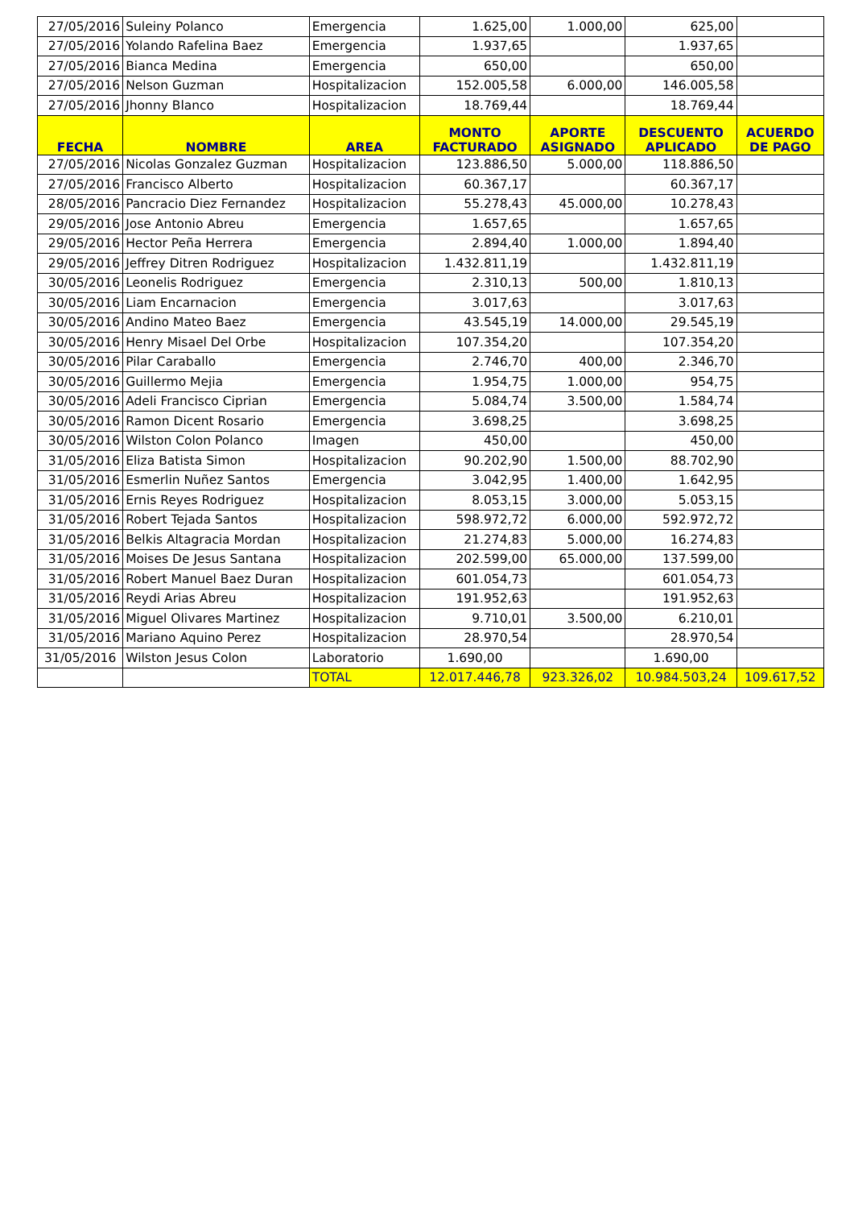| 27/05/2016 | Suleiny Polanco | Emergencia | 1.625,00 | 1.000,00 | 625,00 | |
| 27/05/2016 | Yolando Rafelina Baez | Emergencia | 1.937,65 | | 1.937,65 | |
| 27/05/2016 | Bianca Medina | Emergencia | 650,00 | | 650,00 | |
| 27/05/2016 | Nelson Guzman | Hospitalizacion | 152.005,58 | 6.000,00 | 146.005,58 | |
| 27/05/2016 | Jhonny Blanco | Hospitalizacion | 18.769,44 | | 18.769,44 | |
| FECHA | NOMBRE | AREA | MONTO FACTURADO | APORTE ASIGNADO | DESCUENTO APLICADO | ACUERDO DE PAGO |
| 27/05/2016 | Nicolas Gonzalez Guzman | Hospitalizacion | 123.886,50 | 5.000,00 | 118.886,50 | |
| 27/05/2016 | Francisco Alberto | Hospitalizacion | 60.367,17 | | 60.367,17 | |
| 28/05/2016 | Pancracio Diez Fernandez | Hospitalizacion | 55.278,43 | 45.000,00 | 10.278,43 | |
| 29/05/2016 | Jose Antonio Abreu | Emergencia | 1.657,65 | | 1.657,65 | |
| 29/05/2016 | Hector Peña Herrera | Emergencia | 2.894,40 | 1.000,00 | 1.894,40 | |
| 29/05/2016 | Jeffrey Ditren Rodriguez | Hospitalizacion | 1.432.811,19 | | 1.432.811,19 | |
| 30/05/2016 | Leonelis Rodriguez | Emergencia | 2.310,13 | 500,00 | 1.810,13 | |
| 30/05/2016 | Liam Encarnacion | Emergencia | 3.017,63 | | 3.017,63 | |
| 30/05/2016 | Andino Mateo Baez | Emergencia | 43.545,19 | 14.000,00 | 29.545,19 | |
| 30/05/2016 | Henry Misael Del Orbe | Hospitalizacion | 107.354,20 | | 107.354,20 | |
| 30/05/2016 | Pilar Caraballo | Emergencia | 2.746,70 | 400,00 | 2.346,70 | |
| 30/05/2016 | Guillermo Mejia | Emergencia | 1.954,75 | 1.000,00 | 954,75 | |
| 30/05/2016 | Adeli Francisco Ciprian | Emergencia | 5.084,74 | 3.500,00 | 1.584,74 | |
| 30/05/2016 | Ramon Dicent Rosario | Emergencia | 3.698,25 | | 3.698,25 | |
| 30/05/2016 | Wilston Colon Polanco | Imagen | 450,00 | | 450,00 | |
| 31/05/2016 | Eliza Batista Simon | Hospitalizacion | 90.202,90 | 1.500,00 | 88.702,90 | |
| 31/05/2016 | Esmerlin Nuñez Santos | Emergencia | 3.042,95 | 1.400,00 | 1.642,95 | |
| 31/05/2016 | Ernis Reyes Rodriguez | Hospitalizacion | 8.053,15 | 3.000,00 | 5.053,15 | |
| 31/05/2016 | Robert Tejada Santos | Hospitalizacion | 598.972,72 | 6.000,00 | 592.972,72 | |
| 31/05/2016 | Belkis Altagracia Mordan | Hospitalizacion | 21.274,83 | 5.000,00 | 16.274,83 | |
| 31/05/2016 | Moises De Jesus Santana | Hospitalizacion | 202.599,00 | 65.000,00 | 137.599,00 | |
| 31/05/2016 | Robert Manuel Baez Duran | Hospitalizacion | 601.054,73 | | 601.054,73 | |
| 31/05/2016 | Reydi Arias Abreu | Hospitalizacion | 191.952,63 | | 191.952,63 | |
| 31/05/2016 | Miguel Olivares Martinez | Hospitalizacion | 9.710,01 | 3.500,00 | 6.210,01 | |
| 31/05/2016 | Mariano Aquino Perez | Hospitalizacion | 28.970,54 | | 28.970,54 | |
| 31/05/2016 | Wilston Jesus Colon | Laboratorio | 1.690,00 | | 1.690,00 | |
| | | TOTAL | 12.017.446,78 | 923.326,02 | 10.984.503,24 | 109.617,52 |